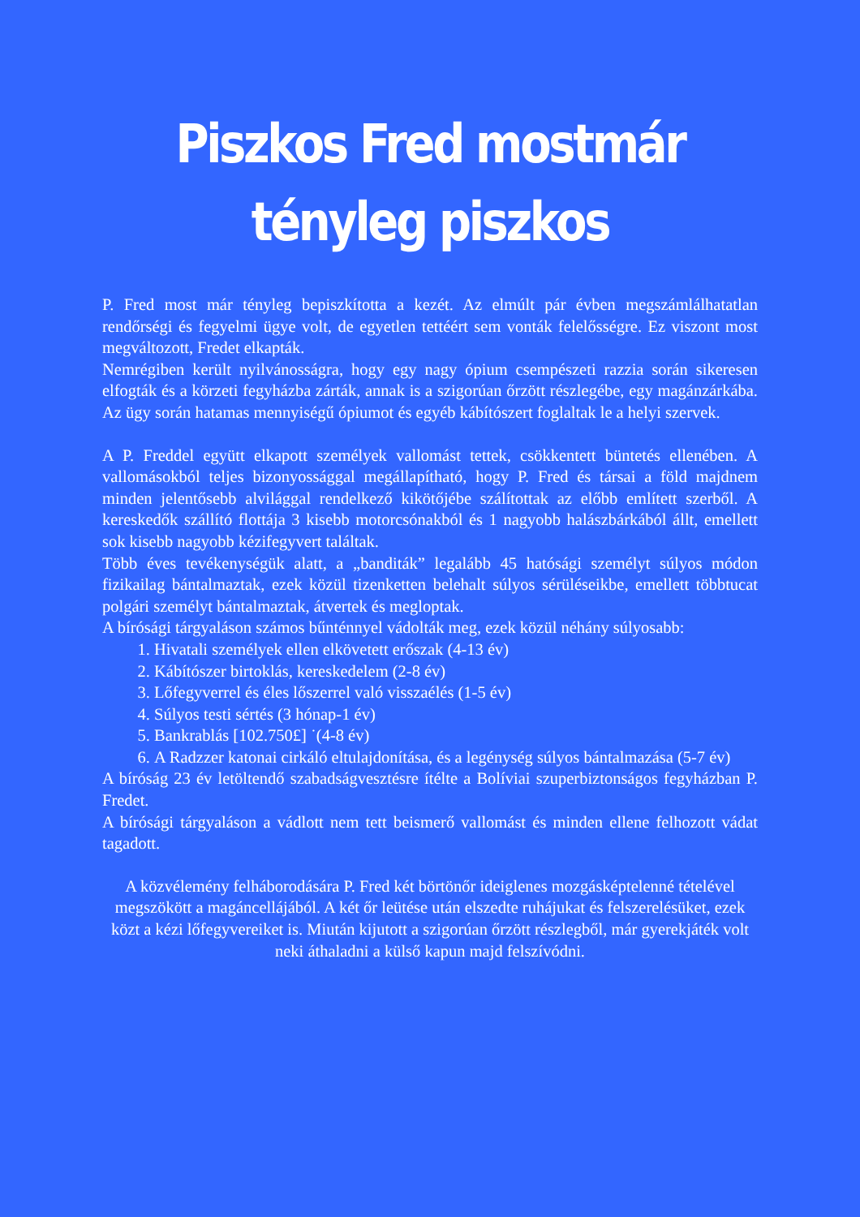Piszkos Fred mostmár
tényleg piszkos
P. Fred most már tényleg bepiszkította a kezét. Az elmúlt pár évben megszámlálhatatlan rendőrségi és fegyelmi ügye volt, de egyetlen tettéért sem vonták felelősségre. Ez viszont most megváltozott, Fredet elkapták.
Nemrégiben került nyilvánosságra, hogy egy nagy ópium csempészeti razzia során sikeresen elfogták és a körzeti fegyházba zárták, annak is a szigorúan őrzött részlegébe, egy magánzárkába. Az ügy során hatamas mennyiségű ópiumot és egyéb kábítószert foglaltak le a helyi szervek.
A P. Freddel együtt elkapott személyek vallomást tettek, csökkentett büntetés ellenében. A vallomásokból teljes bizonyossággal megállapítható, hogy P. Fred és társai a föld majdnem minden jelentősebb alvilággal rendelkező kikötőjébe szálítottak az előbb említett szerből. A kereskedők szállító flottája 3 kisebb motorcsónakból és 1 nagyobb halászbárkából állt, emellett sok kisebb nagyobb kézifegyvert találtak.
Több éves tevékenységük alatt, a „banditák” legalább 45 hatósági személyt súlyos módon fizikailag bántalmaztak, ezek közül tizenketten belehalt súlyos sérüléseikbe, emellett többtucat polgári személyt bántalmaztak, átvertek és megloptak.
A bírósági tárgyaláson számos bűnténnyel vádolták meg, ezek közül néhány súlyosabb:
1. Hivatali személyek ellen elkövetett erőszak (4-13 év)
2. Kábítószer birtoklás, kereskedelem (2-8 év)
3. Lőfegyverrel és éles lőszerrel való visszaélés (1-5 év)
4. Súlyos testi sértés (3 hónap-1 év)
5. Bankrablás [102.750£] ˙(4-8 év)
6. A Radzzer katonai cirkáló eltulajdonítása, és a legénység súlyos bántalmazása (5-7 év)
A bíróság 23 év letöltendő szabadságvesztésre ítélte a Bolíviai szuperbiztonságos fegyházban P. Fredet.
A bírósági tárgyaláson a vádlott nem tett beismerő vallomást és minden ellene felhozott vádat tagadott.
A közvélemény felháborodására P. Fred két börtönőr ideiglenes mozgásképtelenné tételével megszökött a magáncellájából. A két őr leütése után elszedte ruhájukat és felszerelésüket, ezek közt a kézi lőfegyvereiket is. Miután kijutott a szigorúan őrzött részlegből, már gyerekjáték volt neki áthaladni a külső kapun majd felszívódni.